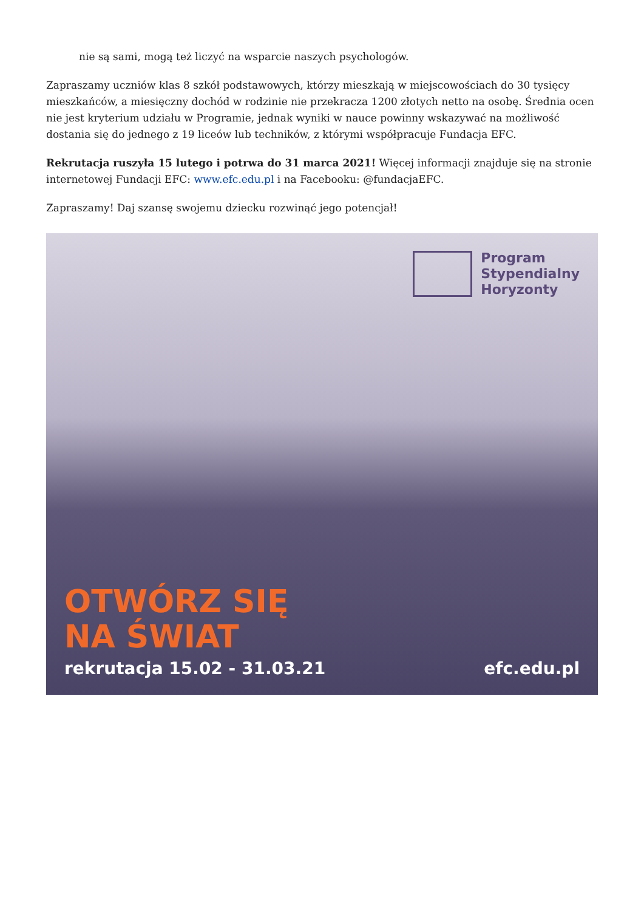nie są sami, mogą też liczyć na wsparcie naszych psychologów.
Zapraszamy uczniów klas 8 szkół podstawowych, którzy mieszkają w miejscowościach do 30 tysięcy mieszkańców, a miesięczny dochód w rodzinie nie przekracza 1200 złotych netto na osobę. Średnia ocen nie jest kryterium udziału w Programie, jednak wyniki w nauce powinny wskazywać na możliwość dostania się do jednego z 19 liceów lub techników, z którymi współpracuje Fundacja EFC.
Rekrutacja ruszyła 15 lutego i potrwa do 31 marca 2021! Więcej informacji znajduje się na stronie internetowej Fundacji EFC: www.efc.edu.pl i na Facebooku: @fundacjaEFC.
Zapraszamy! Daj szansę swojemu dziecku rozwinąć jego potencjał!
Program
Stypendialny
Horyzonty
OTWÓRZ SIĘ
NA ŚWIAT
rekrutacja 15.02 - 31.03.21 efc.edu.pl